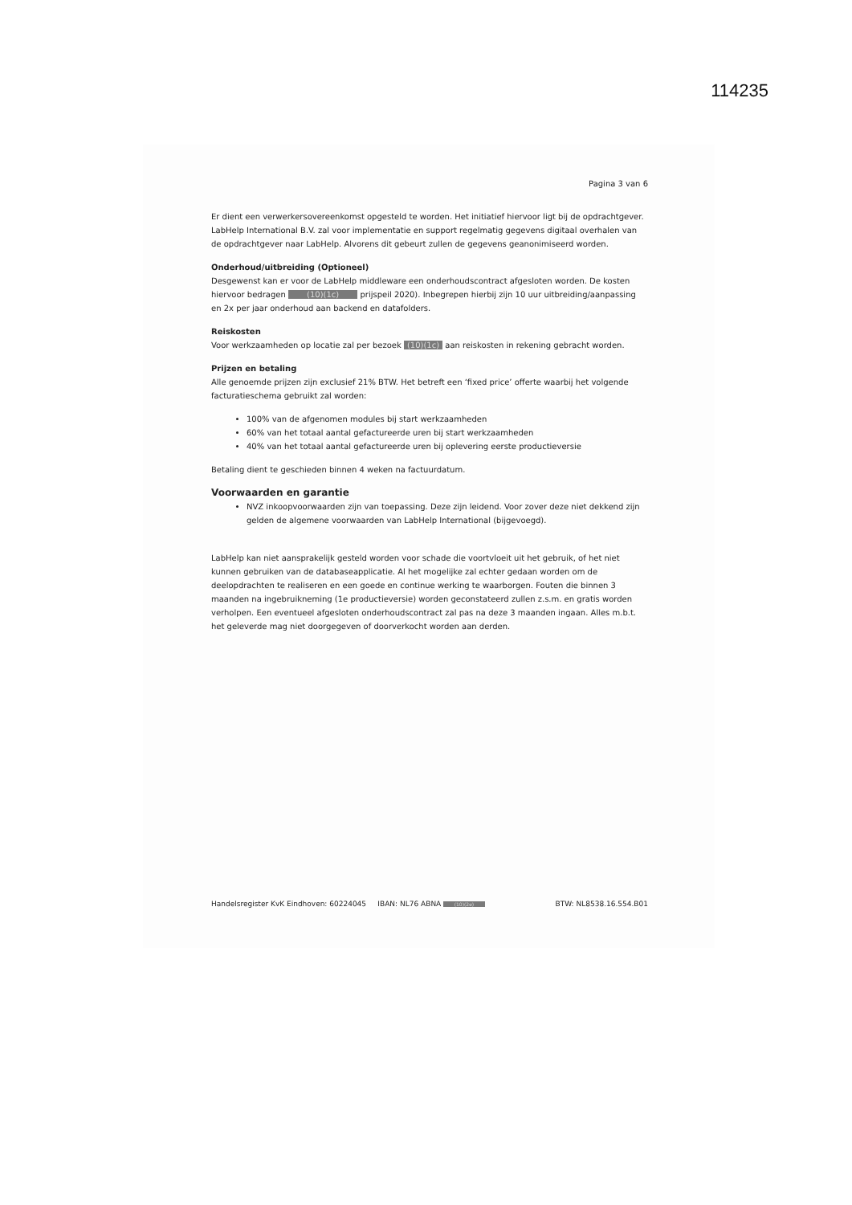114235
Pagina 3 van 6
Er dient een verwerkersovereenkomst opgesteld te worden. Het initiatief hiervoor ligt bij de opdrachtgever. LabHelp International B.V. zal voor implementatie en support regelmatig gegevens digitaal overhalen van de opdrachtgever naar LabHelp. Alvorens dit gebeurt zullen de gegevens geanonimiseerd worden.
Onderhoud/uitbreiding (Optioneel)
Desgewenst kan er voor de LabHelp middleware een onderhoudscontract afgesloten worden. De kosten hiervoor bedragen (10)(1c) prijspeil 2020). Inbegrepen hierbij zijn 10 uur uitbreiding/aanpassing en 2x per jaar onderhoud aan backend en datafolders.
Reiskosten
Voor werkzaamheden op locatie zal per bezoek (10)(1c) aan reiskosten in rekening gebracht worden.
Prijzen en betaling
Alle genoemde prijzen zijn exclusief 21% BTW. Het betreft een ‘fixed price’ offerte waarbij het volgende facturatieschema gebruikt zal worden:
100% van de afgenomen modules bij start werkzaamheden
60% van het totaal aantal gefactureerde uren bij start werkzaamheden
40% van het totaal aantal gefactureerde uren bij oplevering eerste productieversie
Betaling dient te geschieden binnen 4 weken na factuurdatum.
Voorwaarden en garantie
NVZ inkoopvoorwaarden zijn van toepassing. Deze zijn leidend. Voor zover deze niet dekkend zijn gelden de algemene voorwaarden van LabHelp International (bijgevoegd).
LabHelp kan niet aansprakelijk gesteld worden voor schade die voortvloeit uit het gebruik, of het niet kunnen gebruiken van de databaseapplicatie. Al het mogelijke zal echter gedaan worden om de deelopdrachten te realiseren en een goede en continue werking te waarborgen. Fouten die binnen 3 maanden na ingebruikneming (1e productieversie) worden geconstateerd zullen z.s.m. en gratis worden verholpen. Een eventueel afgesloten onderhoudscontract zal pas na deze 3 maanden ingaan. Alles m.b.t. het geleverde mag niet doorgegeven of doorverkocht worden aan derden.
Handelsregister KvK Eindhoven: 60224045 IBAN: NL76 ABNA (10)(2e) BTW: NL8538.16.554.B01